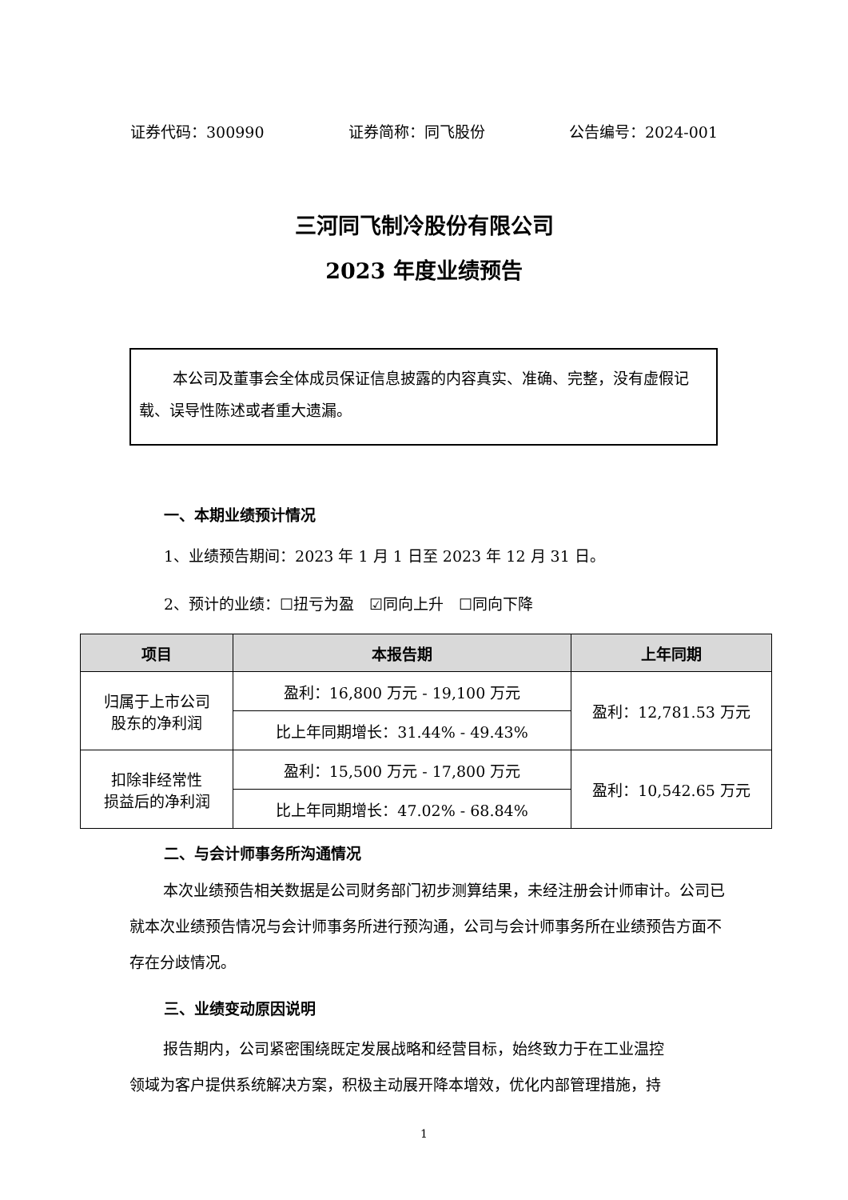证券代码：300990 证券简称：同飞股份 公告编号：2024-001
三河同飞制冷股份有限公司
2023 年度业绩预告
本公司及董事会全体成员保证信息披露的内容真实、准确、完整，没有虚假记载、误导性陈述或者重大遗漏。
一、本期业绩预计情况
1、业绩预告期间：2023 年 1 月 1 日至 2023 年 12 月 31 日。
2、预计的业绩：☐扭亏为盈　☑同向上升　☐同向下降
| 项目 | 本报告期 | 上年同期 |
| --- | --- | --- |
| 归属于上市公司 股东的净利润 | 盈利：16,800 万元 - 19,100 万元 | 盈利：12,781.53 万元 |
| | 比上年同期增长：31.44% - 49.43% | |
| 扣除非经常性 损益后的净利润 | 盈利：15,500 万元 - 17,800 万元 | 盈利：10,542.65 万元 |
| | 比上年同期增长：47.02% - 68.84% | |
二、与会计师事务所沟通情况
本次业绩预告相关数据是公司财务部门初步测算结果，未经注册会计师审计。公司已就本次业绩预告情况与会计师事务所进行预沟通，公司与会计师事务所在业绩预告方面不存在分歧情况。
三、业绩变动原因说明
报告期内，公司紧密围绕既定发展战略和经营目标，始终致力于在工业温控领域为客户提供系统解决方案，积极主动展开降本增效，优化内部管理措施，持
1